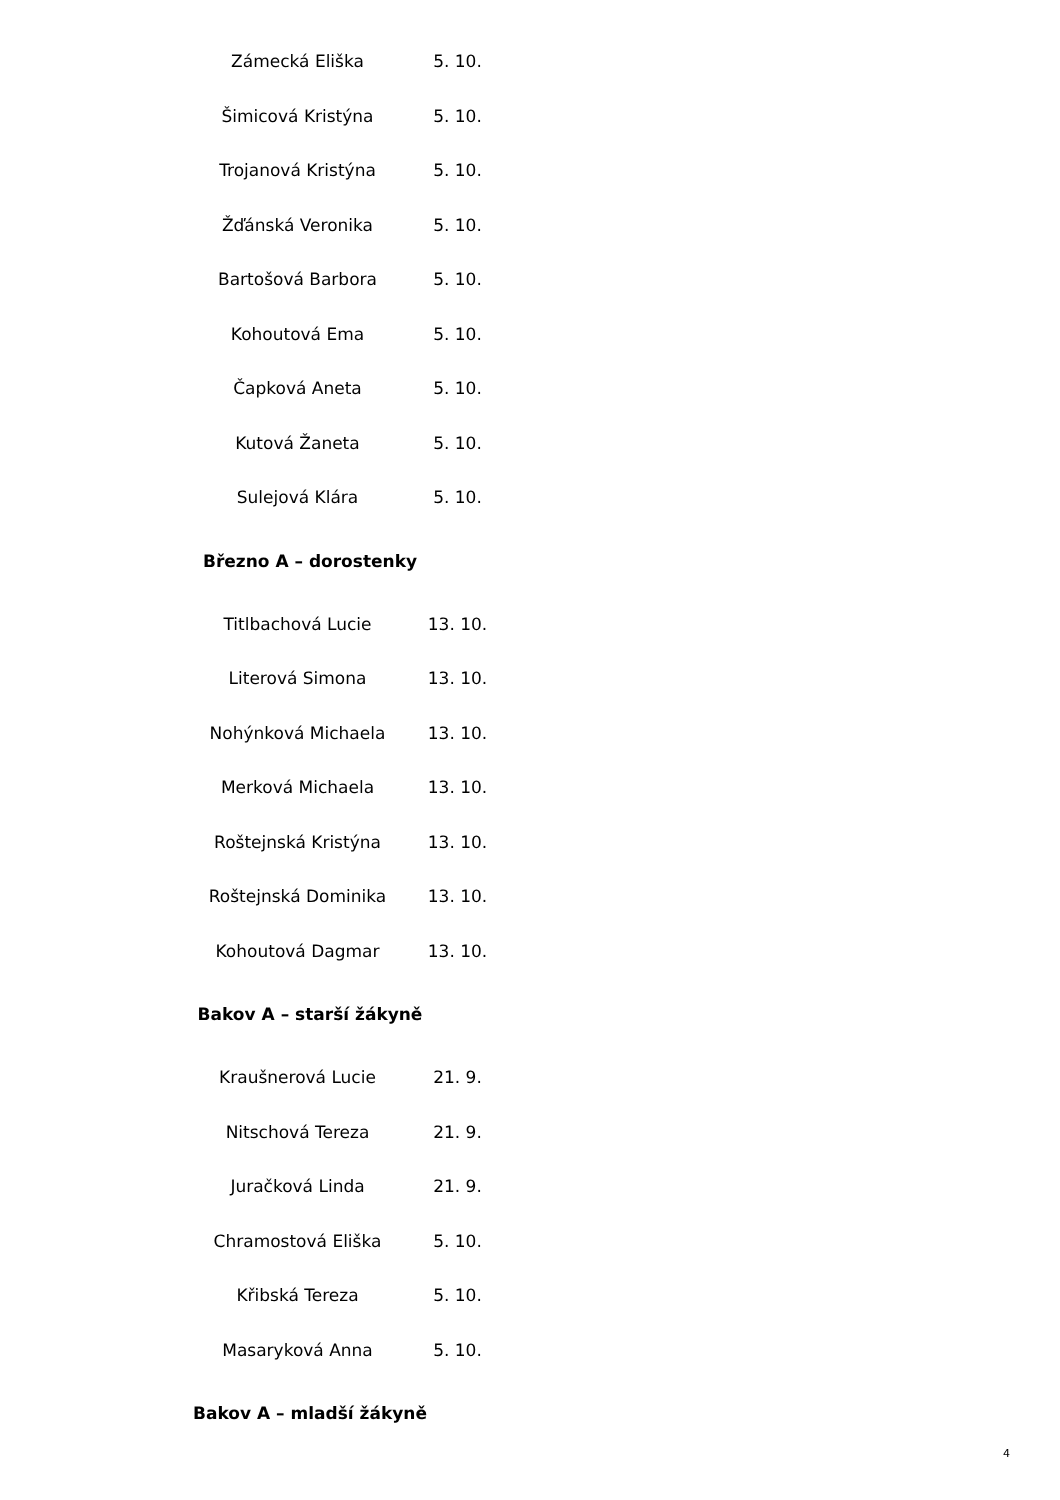| Zámecká Eliška | 5. 10. |
| Šimicová Kristýna | 5. 10. |
| Trojanová Kristýna | 5. 10. |
| Žďánská Veronika | 5. 10. |
| Bartošová Barbora | 5. 10. |
| Kohoutová Ema | 5. 10. |
| Čapková Aneta | 5. 10. |
| Kutová Žaneta | 5. 10. |
| Sulejová Klára | 5. 10. |
Březno A – dorostenky
| Titlbachová Lucie | 13. 10. |
| Literová Simona | 13. 10. |
| Nohýnková Michaela | 13. 10. |
| Merková Michaela | 13. 10. |
| Roštejnská Kristýna | 13. 10. |
| Roštejnská Dominika | 13. 10. |
| Kohoutová Dagmar | 13. 10. |
Bakov A – starší žákyně
| Kraušnerová Lucie | 21. 9. |
| Nitschová Tereza | 21. 9. |
| Juračková Linda | 21. 9. |
| Chramostová Eliška | 5. 10. |
| Křibská Tereza | 5. 10. |
| Masaryková Anna | 5. 10. |
Bakov A – mladší žákyně
4